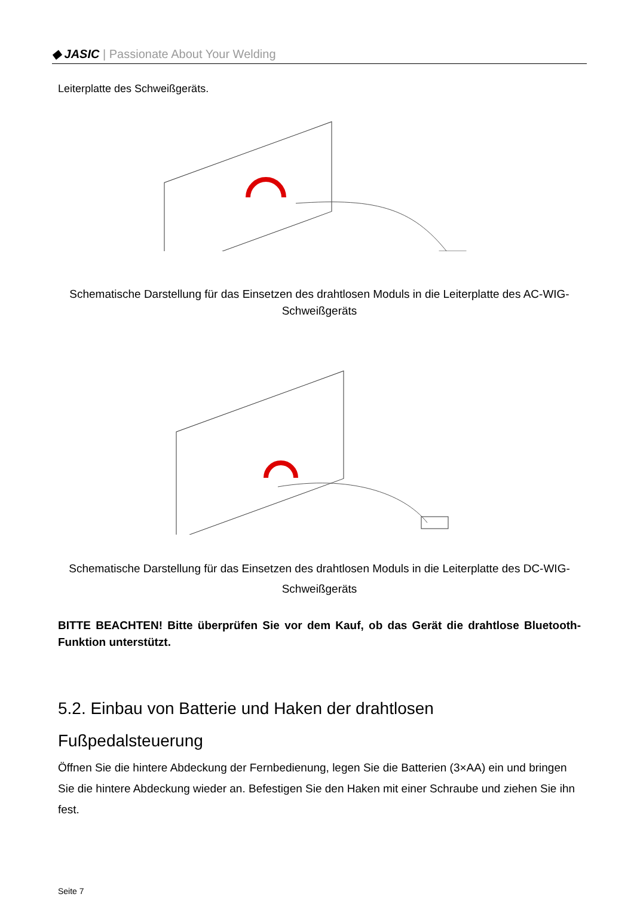◆ JASIC | Passionate About Your Welding
Leiterplatte des Schweißgeräts.
Schematische Darstellung für das Einsetzen des drahtlosen Moduls in die Leiterplatte des AC-WIG-Schweißgeräts
Schematische Darstellung für das Einsetzen des drahtlosen Moduls in die Leiterplatte des DC-WIG-Schweißgeräts
BITTE BEACHTEN! Bitte überprüfen Sie vor dem Kauf, ob das Gerät die drahtlose Bluetooth-Funktion unterstützt.
5.2. Einbau von Batterie und Haken der drahtlosen
Fußpedalsteuerung
Öffnen Sie die hintere Abdeckung der Fernbedienung, legen Sie die Batterien (3×AA) ein und bringen Sie die hintere Abdeckung wieder an. Befestigen Sie den Haken mit einer Schraube und ziehen Sie ihn fest.
Seite 7